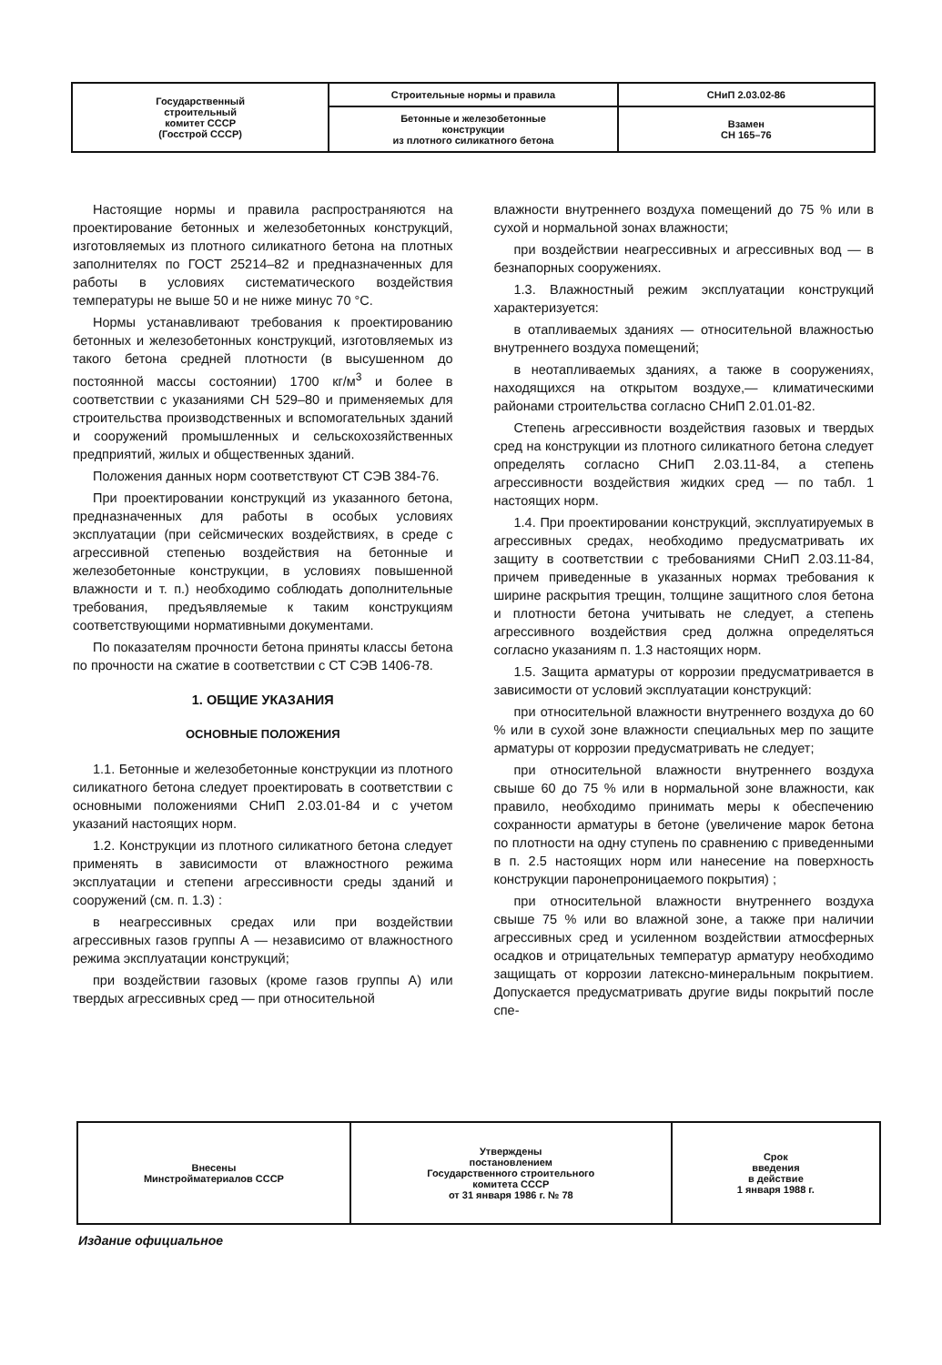| Государственный строительный комитет СССР (Госстрой СССР) | Строительные нормы и правила | СНиП 2.03.02-86 |
| | Бетонные и железобетонные конструкции из плотного силикатного бетона | Взамен СН 165–76 |
Настоящие нормы и правила распространяются на проектирование бетонных и железобетонных конструкций, изготовляемых из плотного силикатного бетона на плотных заполнителях по ГОСТ 25214–82 и предназначенных для работы в условиях систематического воздействия температуры не выше 50 и не ниже минус 70 °С.
Нормы устанавливают требования к проектированию бетонных и железобетонных конструкций, изготовляемых из такого бетона средней плотности (в высушенном до постоянной массы состоянии) 1700 кг/м<sup>3</sup> и более в соответствии с указаниями СН 529–80 и применяемых для строительства производственных и вспомогательных зданий и сооружений промышленных и сельскохозяйственных предприятий, жилых и общественных зданий.
Положения данных норм соответствуют СТ СЭВ 384-76.
При проектировании конструкций из указанного бетона, предназначенных для работы в особых условиях эксплуатации (при сейсмических воздействиях, в среде с агрессивной степенью воздействия на бетонные и железобетонные конструкции, в условиях повышенной влажности и т. п.) необходимо соблюдать дополнительные требования, предъявляемые к таким конструкциям соответствующими нормативными документами.
По показателям прочности бетона приняты классы бетона по прочности на сжатие в соответствии с СТ СЭВ 1406-78.
1. ОБЩИЕ УКАЗАНИЯ
ОСНОВНЫЕ ПОЛОЖЕНИЯ
1.1. Бетонные и железобетонные конструкции из плотного силикатного бетона следует проектировать в соответствии с основными положениями СНиП 2.03.01-84 и с учетом указаний настоящих норм.
1.2. Конструкции из плотного силикатного бетона следует применять в зависимости от влажностного режима эксплуатации и степени агрессивности среды зданий и сооружений (см. п. 1.3) :
в неагрессивных средах или при воздействии агрессивных газов группы А — независимо от влажностного режима эксплуатации конструкций;
при воздействии газовых (кроме газов группы А) или твердых агрессивных сред — при относительной
влажности внутреннего воздуха помещений до 75 % или в сухой и нормальной зонах влажности;
при воздействии неагрессивных и агрессивных вод — в безнапорных сооружениях.
1.3. Влажностный режим эксплуатации конструкций характеризуется:
в отапливаемых зданиях — относительной влажностью внутреннего воздуха помещений;
в неотапливаемых зданиях, а также в сооружениях, находящихся на открытом воздухе,— климатическими районами строительства согласно СНиП 2.01.01-82.
Степень агрессивности воздействия газовых и твердых сред на конструкции из плотного силикатного бетона следует определять согласно СНиП 2.03.11-84, а степень агрессивности воздействия жидких сред — по табл. 1 настоящих норм.
1.4. При проектировании конструкций, эксплуатируемых в агрессивных средах, необходимо предусматривать их защиту в соответствии с требованиями СНиП 2.03.11-84, причем приведенные в указанных нормах требования к ширине раскрытия трещин, толщине защитного слоя бетона и плотности бетона учитывать не следует, а степень агрессивного воздействия сред должна определяться согласно указаниям п. 1.3 настоящих норм.
1.5. Защита арматуры от коррозии предусматривается в зависимости от условий эксплуатации конструкций:
при относительной влажности внутреннего воздуха до 60 % или в сухой зоне влажности специальных мер по защите арматуры от коррозии предусматривать не следует;
при относительной влажности внутреннего воздуха свыше 60 до 75 % или в нормальной зоне влажности, как правило, необходимо принимать меры к обеспечению сохранности арматуры в бетоне (увеличение марок бетона по плотности на одну ступень по сравнению с приведенными в п. 2.5 настоящих норм или нанесение на поверхность конструкции паронепроницаемого покрытия) ;
при относительной влажности внутреннего воздуха свыше 75 % или во влажной зоне, а также при наличии агрессивных сред и усиленном воздействии атмосферных осадков и отрицательных температур арматуру необходимо защищать от коррозии латексно-минеральным покрытием. Допускается предусматривать другие виды покрытий после спе-
| Внесены Минстройматериалов СССР | Утверждены постановлением Государственного строительного комитета СССР от 31 января 1986 г. № 78 | Срок введения в действие 1 января 1988 г. |
Издание официальное